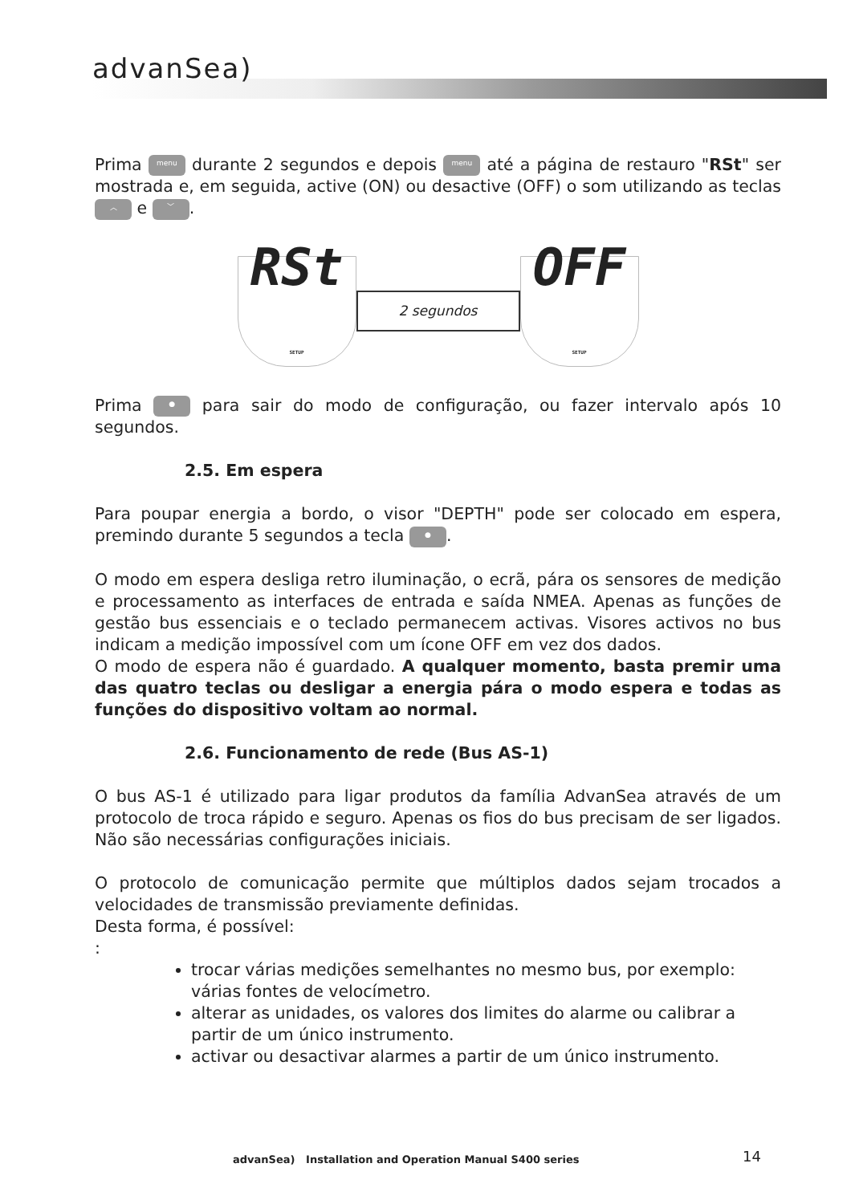advanSea)
Prima menu durante 2 segundos e depois menu até a página de restauro "RSt" ser mostrada e, em seguida, active (ON) ou desactive (OFF) o som utilizando as teclas ︿ e ﹀.
RSt
SETUP
2 segundos
OFF
SETUP
Prima ● para sair do modo de configuração, ou fazer intervalo após 10 segundos.
2.5. Em espera
Para poupar energia a bordo, o visor "DEPTH" pode ser colocado em espera, premindo durante 5 segundos a tecla ●.
O modo em espera desliga retro iluminação, o ecrã, pára os sensores de medição e processamento as interfaces de entrada e saída NMEA. Apenas as funções de gestão bus essenciais e o teclado permanecem activas. Visores activos no bus indicam a medição impossível com um ícone OFF em vez dos dados.
O modo de espera não é guardado. A qualquer momento, basta premir uma das quatro teclas ou desligar a energia pára o modo espera e todas as funções do dispositivo voltam ao normal.
2.6. Funcionamento de rede (Bus AS-1)
O bus AS-1 é utilizado para ligar produtos da família AdvanSea através de um protocolo de troca rápido e seguro. Apenas os fios do bus precisam de ser ligados. Não são necessárias configurações iniciais.
O protocolo de comunicação permite que múltiplos dados sejam trocados a velocidades de transmissão previamente definidas.
Desta forma, é possível:
:
trocar várias medições semelhantes no mesmo bus, por exemplo: várias fontes de velocímetro.
alterar as unidades, os valores dos limites do alarme ou calibrar a partir de um único instrumento.
activar ou desactivar alarmes a partir de um único instrumento.
advanSea) Installation and Operation Manual S400 series
14